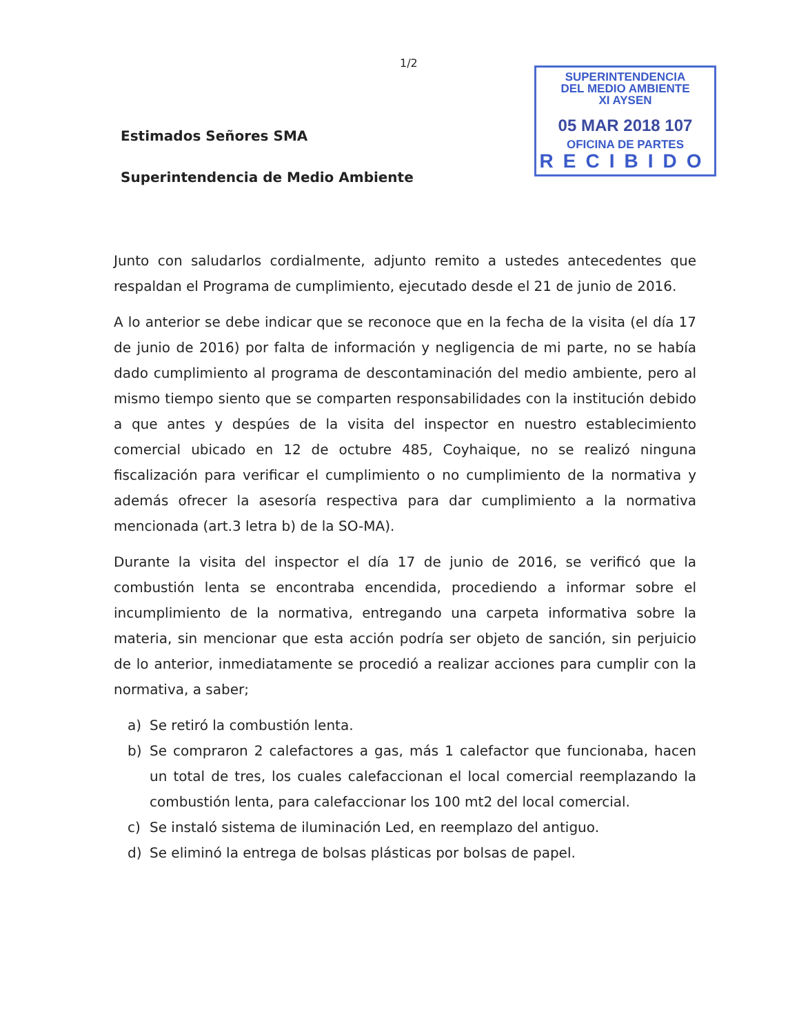1/2
SUPERINTENDENCIA
DEL MEDIO AMBIENTE
XI AYSEN
05 MAR 2018 107
OFICINA DE PARTES
RECIBIDO
Estimados Señores SMA
Superintendencia de Medio Ambiente
Junto con saludarlos cordialmente, adjunto remito a ustedes antecedentes que respaldan el Programa de cumplimiento, ejecutado desde el 21 de junio de 2016.
A lo anterior se debe indicar que se reconoce que en la fecha de la visita (el día 17 de junio de 2016) por falta de información y negligencia de mi parte, no se había dado cumplimiento al programa de descontaminación del medio ambiente, pero al mismo tiempo siento que se comparten responsabilidades con la institución debido a que antes y despúes de la visita del inspector en nuestro establecimiento comercial ubicado en 12 de octubre 485, Coyhaique, no se realizó ninguna fiscalización para verificar el cumplimiento o no cumplimiento de la normativa y además ofrecer la asesoría respectiva para dar cumplimiento a la normativa mencionada (art.3 letra b) de la SO-MA).
Durante la visita del inspector el día 17 de junio de 2016, se verificó que la combustión lenta se encontraba encendida, procediendo a informar sobre el incumplimiento de la normativa, entregando una carpeta informativa sobre la materia, sin mencionar que esta acción podría ser objeto de sanción, sin perjuicio de lo anterior, inmediatamente se procedió a realizar acciones para cumplir con la normativa, a saber;
a) Se retiró la combustión lenta.
b) Se compraron 2 calefactores a gas, más 1 calefactor que funcionaba, hacen un total de tres, los cuales calefaccionan el local comercial reemplazando la combustión lenta, para calefaccionar los 100 mt2 del local comercial.
c) Se instaló sistema de iluminación Led, en reemplazo del antiguo.
d) Se eliminó la entrega de bolsas plásticas por bolsas de papel.